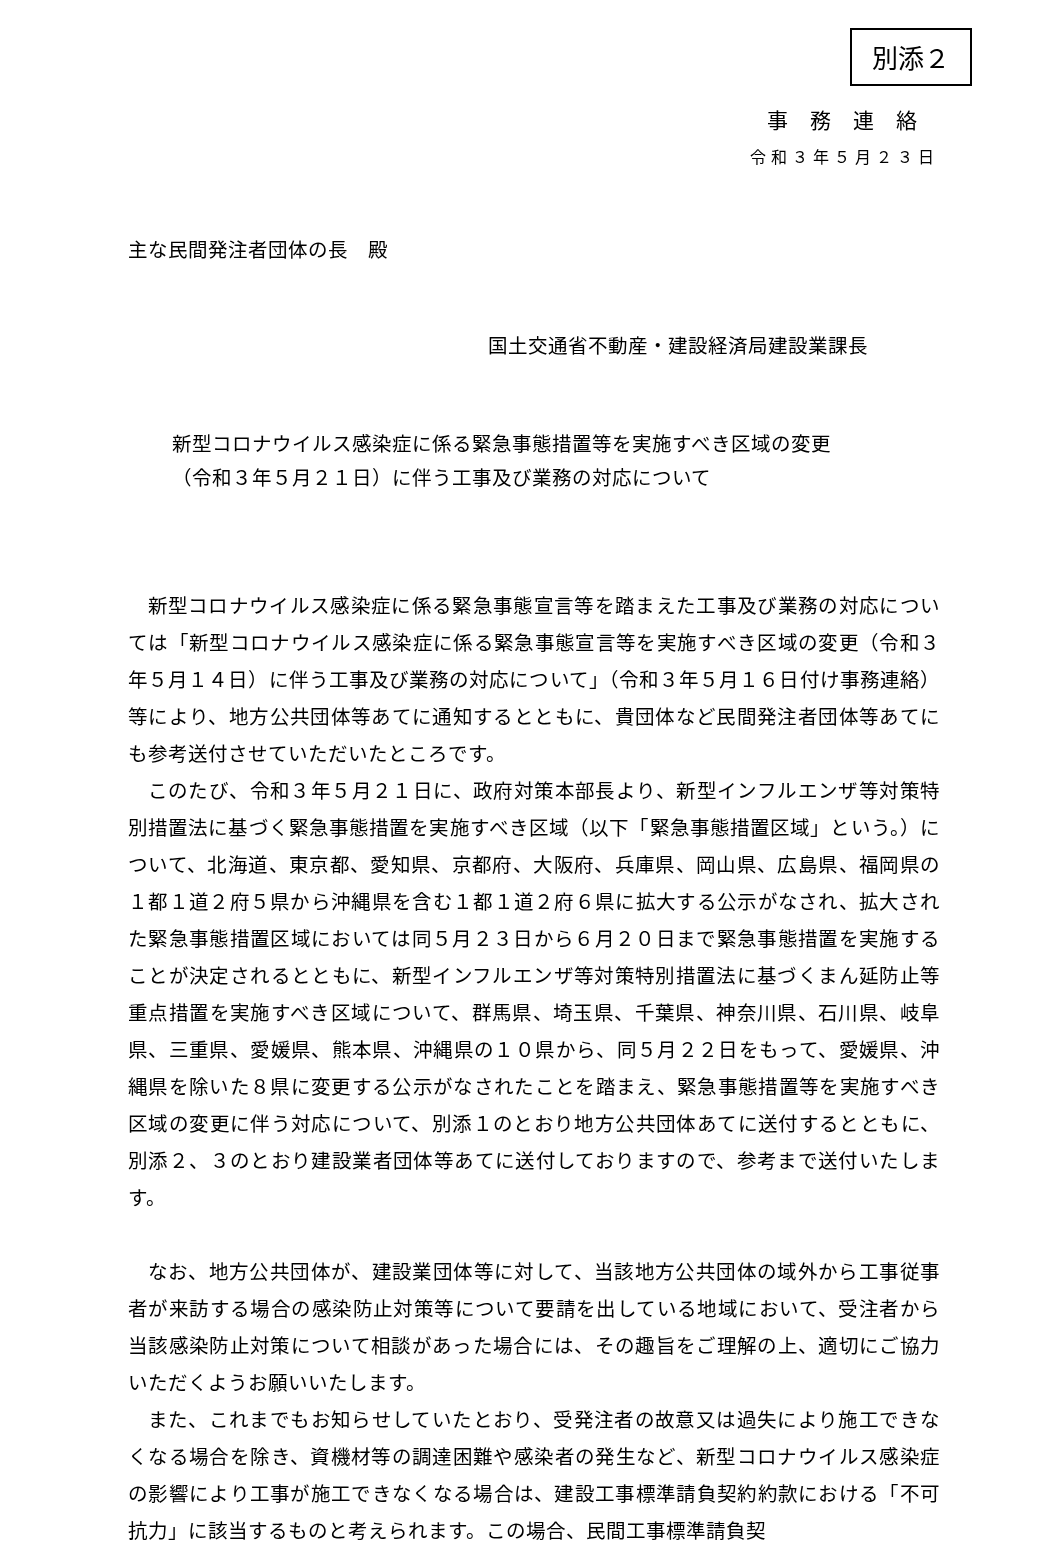別添２
事務連絡
令和３年５月２３日
主な民間発注者団体の長　殿
国土交通省不動産・建設経済局建設業課長
新型コロナウイルス感染症に係る緊急事態措置等を実施すべき区域の変更
（令和３年５月２１日）に伴う工事及び業務の対応について
新型コロナウイルス感染症に係る緊急事態宣言等を踏まえた工事及び業務の対応については「新型コロナウイルス感染症に係る緊急事態宣言等を実施すべき区域の変更（令和３年５月１４日）に伴う工事及び業務の対応について」（令和３年５月１６日付け事務連絡）等により、地方公共団体等あてに通知するとともに、貴団体など民間発注者団体等あてにも参考送付させていただいたところです。
このたび、令和３年５月２１日に、政府対策本部長より、新型インフルエンザ等対策特別措置法に基づく緊急事態措置を実施すべき区域（以下「緊急事態措置区域」という。）について、北海道、東京都、愛知県、京都府、大阪府、兵庫県、岡山県、広島県、福岡県の１都１道２府５県から沖縄県を含む１都１道２府６県に拡大する公示がなされ、拡大された緊急事態措置区域においては同５月２３日から６月２０日まで緊急事態措置を実施することが決定されるとともに、新型インフルエンザ等対策特別措置法に基づくまん延防止等重点措置を実施すべき区域について、群馬県、埼玉県、千葉県、神奈川県、石川県、岐阜県、三重県、愛媛県、熊本県、沖縄県の１０県から、同５月２２日をもって、愛媛県、沖縄県を除いた８県に変更する公示がなされたことを踏まえ、緊急事態措置等を実施すべき区域の変更に伴う対応について、別添１のとおり地方公共団体あてに送付するとともに、別添２、３のとおり建設業者団体等あてに送付しておりますので、参考まで送付いたします。
なお、地方公共団体が、建設業団体等に対して、当該地方公共団体の域外から工事従事者が来訪する場合の感染防止対策等について要請を出している地域において、受注者から当該感染防止対策について相談があった場合には、その趣旨をご理解の上、適切にご協力いただくようお願いいたします。
また、これまでもお知らせしていたとおり、受発注者の故意又は過失により施工できなくなる場合を除き、資機材等の調達困難や感染者の発生など、新型コロナウイルス感染症の影響により工事が施工できなくなる場合は、建設工事標準請負契約約款における「不可抗力」に該当するものと考えられます。この場合、民間工事標準請負契